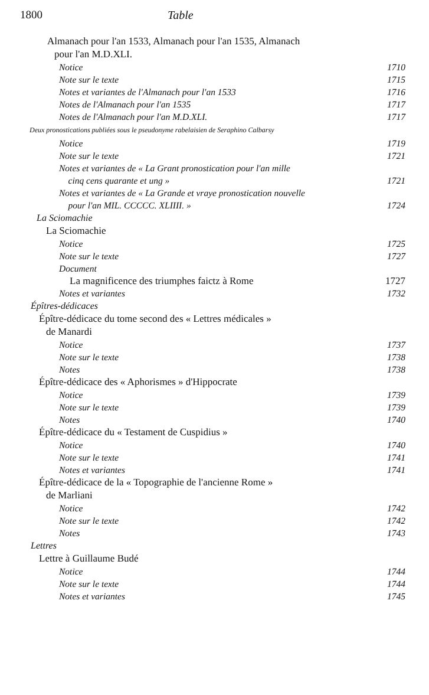1800 Table
Almanach pour l'an 1533, Almanach pour l'an 1535, Almanach
pour l'an M.D.XLI.
Notice 1710
Note sur le texte 1715
Notes et variantes de l'Almanach pour l'an 1533 1716
Notes de l'Almanach pour l'an 1535 1717
Notes de l'Almanach pour l'an M.D.XLI. 1717
Deux pronostications publiées sous le pseudonyme rabelaisien de Seraphino Calbarsy
Notice 1719
Note sur le texte 1721
Notes et variantes de « La Grant pronostication pour l'an mille
cinq cens quarante et ung » 1721
Notes et variantes de « La Grande et vraye pronostication nouvelle
pour l'an MIL. CCCCC. XLIIII. » 1724
La Sciomachie
La Sciomachie
Notice 1725
Note sur le texte 1727
Document
La magnificence des triumphes faictz à Rome 1727
Notes et variantes 1732
Épîtres-dédicaces
Épître-dédicace du tome second des « Lettres médicales »
de Manardi
Notice 1737
Note sur le texte 1738
Notes 1738
Épître-dédicace des « Aphorismes » d'Hippocrate
Notice 1739
Note sur le texte 1739
Notes 1740
Épître-dédicace du « Testament de Cuspidius »
Notice 1740
Note sur le texte 1741
Notes et variantes 1741
Épître-dédicace de la « Topographie de l'ancienne Rome »
de Marliani
Notice 1742
Note sur le texte 1742
Notes 1743
Lettres
Lettre à Guillaume Budé
Notice 1744
Note sur le texte 1744
Notes et variantes 1745